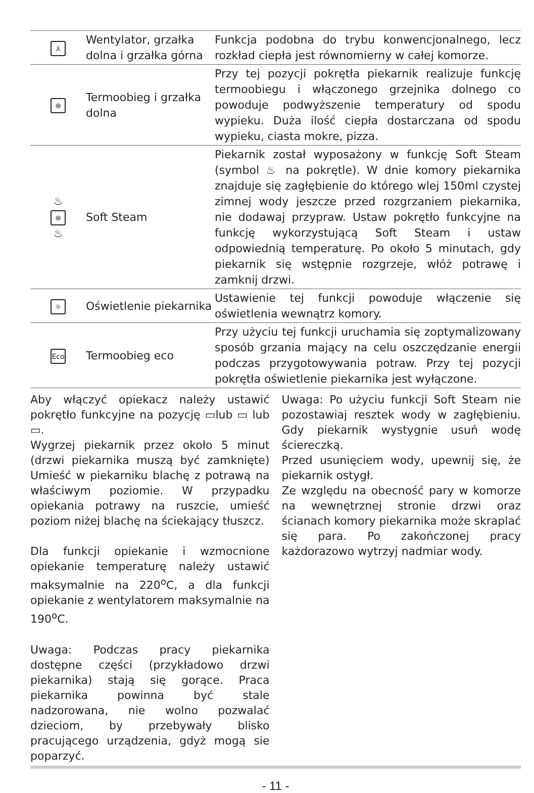| ⅄ | Wentylator, grzałka dolna i grzałka górna | Funkcja podobna do trybu konwencjonalnego, lecz rozkład ciepła jest równomierny w całej komorze. |
| ⊛ | Termoobieg i grzałka dolna | Przy tej pozycji pokrętła piekarnik realizuje funkcję termoobiegu i włączonego grzejnika dolnego co powoduje podwyższenie temperatury od spodu wypieku. Duża ilość ciepła dostarczana od spodu wypieku, ciasta mokre, pizza. |
| ♨ ⊛ ♨ | Soft Steam | Piekarnik został wyposażony w funkcję Soft Steam (symbol ♨ na pokrętle). W dnie komory piekarnika znajduje się zagłębienie do którego wlej 150ml czystej zimnej wody jeszcze przed rozgrzaniem piekarnika, nie dodawaj przypraw. Ustaw pokrętło funkcyjne na funkcję wykorzystującą Soft Steam i ustaw odpowiednią temperaturę. Po około 5 minutach, gdy piekarnik się wstępnie rozgrzeje, włóż potrawę i zamknij drzwi. |
| ☼ | Oświetlenie piekarnika | Ustawienie tej funkcji powoduje włączenie się oświetlenia wewnątrz komory. |
| Eco | Termoobieg eco | Przy użyciu tej funkcji uruchamia się zoptymalizowany sposób grzania mający na celu oszczędzanie energii podczas przygotowywania potraw. Przy tej pozycji pokrętła oświetlenie piekarnika jest wyłączone. |
Aby włączyć opiekacz należy ustawić pokrętło funkcyjne na pozycję ▭lub ▭ lub ▭.
Wygrzej piekarnik przez około 5 minut (drzwi piekarnika muszą być zamknięte) Umieść w piekarniku blachę z potrawą na właściwym poziomie. W przypadku opiekania potrawy na ruszcie, umieść poziom niżej blachę na ściekający tłuszcz.
Dla funkcji opiekanie i wzmocnione opiekanie temperaturę należy ustawić maksymalnie na 220<sup>o</sup>C, a dla funkcji opiekanie z wentylatorem maksymalnie na 190<sup>o</sup>C.
Uwaga: Podczas pracy piekarnika dostępne części (przykładowo drzwi piekarnika) stają się gorące. Praca piekarnika powinna być stale nadzorowana, nie wolno pozwalać dzieciom, by przebywały blisko pracującego urządzenia, gdyż mogą sie poparzyć.
Uwaga: Po użyciu funkcji Soft Steam nie pozostawiaj resztek wody w zagłębieniu. Gdy piekarnik wystygnie usuń wodę ściereczką.
Przed usunięciem wody, upewnij się, że piekarnik ostygł.
Ze względu na obecność pary w komorze na wewnętrznej stronie drzwi oraz ścianach komory piekarnika może skraplać się para. Po zakończonej pracy każdorazowo wytrzyj nadmiar wody.
- 11 -